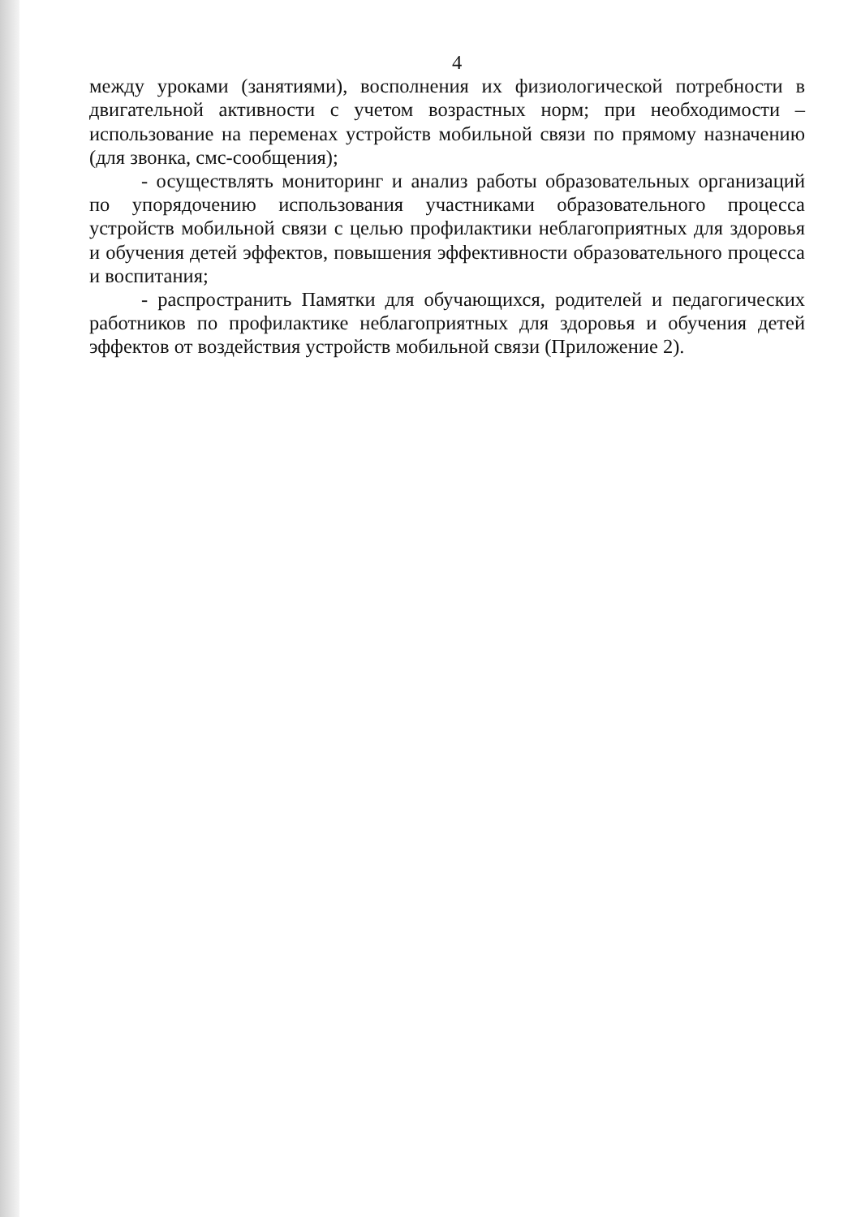4
между уроками (занятиями), восполнения их физиологической потребности в двигательной активности с учетом возрастных норм; при необходимости – использование на переменах устройств мобильной связи по прямому назначению (для звонка, смс-сообщения);
- осуществлять мониторинг и анализ работы образовательных организаций по упорядочению использования участниками образовательного процесса устройств мобильной связи с целью профилактики неблагоприятных для здоровья и обучения детей эффектов, повышения эффективности образовательного процесса и воспитания;
- распространить Памятки для обучающихся, родителей и педагогических работников по профилактике неблагоприятных для здоровья и обучения детей эффектов от воздействия устройств мобильной связи (Приложение 2).